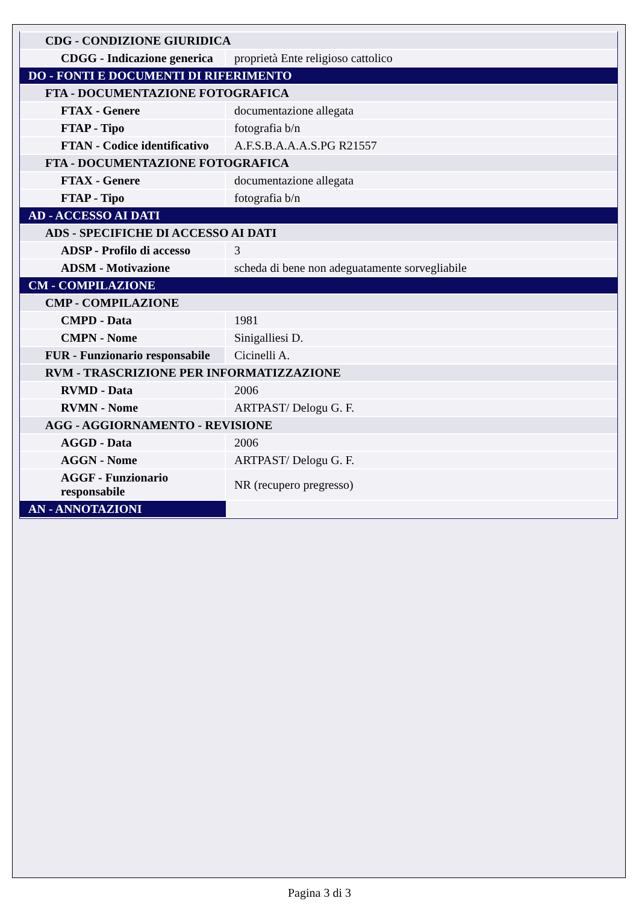| CDG - CONDIZIONE GIURIDICA | |
| CDGG - Indicazione generica | proprietà Ente religioso cattolico |
| DO - FONTI E DOCUMENTI DI RIFERIMENTO | |
| FTA - DOCUMENTAZIONE FOTOGRAFICA | |
| FTAX - Genere | documentazione allegata |
| FTAP - Tipo | fotografia b/n |
| FTAN - Codice identificativo | A.F.S.B.A.A.A.S.PG R21557 |
| FTA - DOCUMENTAZIONE FOTOGRAFICA | |
| FTAX - Genere | documentazione allegata |
| FTAP - Tipo | fotografia b/n |
| AD - ACCESSO AI DATI | |
| ADS - SPECIFICHE DI ACCESSO AI DATI | |
| ADSP - Profilo di accesso | 3 |
| ADSM - Motivazione | scheda di bene non adeguatamente sorvegliabile |
| CM - COMPILAZIONE | |
| CMP - COMPILAZIONE | |
| CMPD - Data | 1981 |
| CMPN - Nome | Sinigalliesi D. |
| FUR - Funzionario responsabile | Cicinelli A. |
| RVM - TRASCRIZIONE PER INFORMATIZZAZIONE | |
| RVMD - Data | 2006 |
| RVMN - Nome | ARTPAST/ Delogu G. F. |
| AGG - AGGIORNAMENTO - REVISIONE | |
| AGGD - Data | 2006 |
| AGGN - Nome | ARTPAST/ Delogu G. F. |
| AGGF - Funzionario responsabile | NR (recupero pregresso) |
| AN - ANNOTAZIONI | |
Pagina 3 di 3